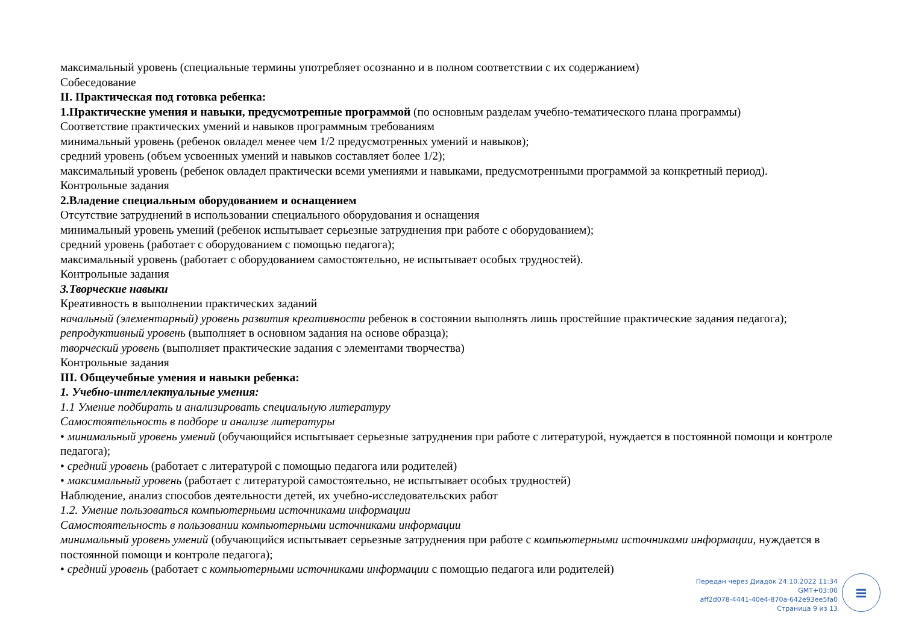максимальный уровень (специальные термины употребляет осознанно и в полном соответствии с их содержанием)
Собеседование
II. Практическая под готовка ребенка:
1.Практические умения и навыки, предусмотренные программой (по основным разделам учебно-тематического плана программы)
Соответствие практических умений и навыков программным требованиям
минимальный уровень (ребенок овладел менее чем 1/2 предусмотренных умений и навыков);
средний уровень (объем усвоенных умений и навыков составляет более 1/2);
максимальный уровень (ребенок овладел практически всеми умениями и навыками, предусмотренными программой за конкретный период).
Контрольные задания
2.Владение специальным оборудованием и оснащением
Отсутствие затруднений в использовании специального оборудования и оснащения
минимальный уровень умений (ребенок испытывает серьезные затруднения при работе с оборудованием);
средний уровень (работает с оборудованием с помощью педагога);
максимальный уровень (работает с оборудованием самостоятельно, не испытывает особых трудностей).
Контрольные задания
3.Творческие навыки
Креативность в выполнении практических заданий
начальный (элементарный) уровень развития креативности ребенок в состоянии выполнять лишь простейшие практические задания педагога);
репродуктивный уровень (выполняет в основном задания на основе образца);
творческий уровень (выполняет практические задания с элементами творчества)
Контрольные задания
III. Общеучебные умения и навыки ребенка:
1. Учебно-интеллектуальные умения:
1.1 Умение подбирать и анализировать специальную литературу
Самостоятельность в подборе и анализе литературы
• минимальный уровень умений (обучающийся испытывает серьезные затруднения при работе с литературой, нуждается в постоянной помощи и контроле педагога);
• средний уровень (работает с литературой с помощью педагога или родителей)
• максимальный уровень (работает с литературой самостоятельно, не испытывает особых трудностей)
Наблюдение, анализ способов деятельности детей, их учебно-исследовательских работ
1.2. Умение пользоваться компьютерными источниками информации
Самостоятельность в пользовании компьютерными источниками информации
минимальный уровень умений (обучающийся испытывает серьезные затруднения при работе с компьютерными источниками информации, нуждается в постоянной помощи и контроле педагога);
• средний уровень (работает с компьютерными источниками информации с помощью педагога или родителей)
Передан через Диадок 24.10.2022 11:34 GMT+03:00
aff2d078-4441-40e4-870a-642e93ee5fa0
Страница 9 из 13
≡